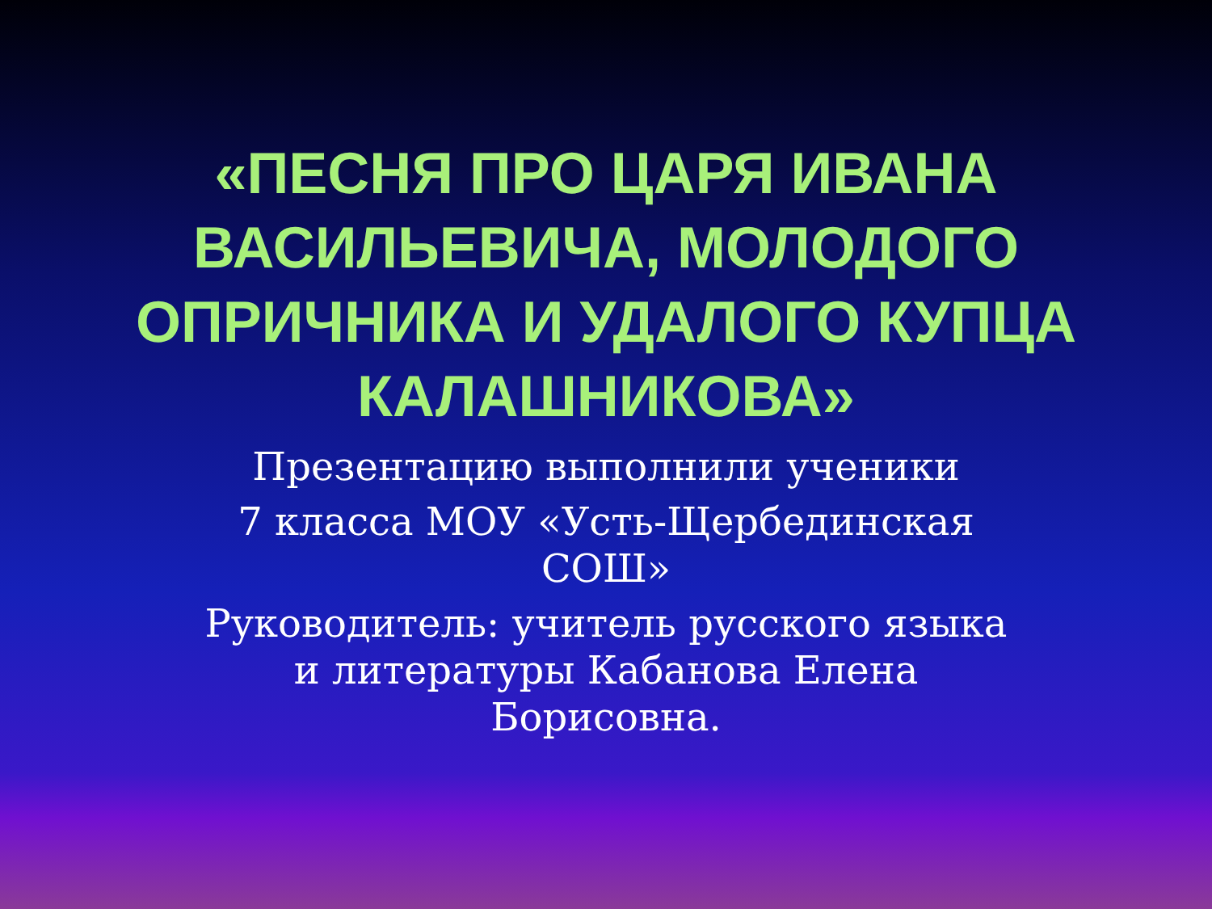«ПЕСНЯ ПРО ЦАРЯ ИВАНА
ВАСИЛЬЕВИЧА, МОЛОДОГО
ОПРИЧНИКА И УДАЛОГО КУПЦА
КАЛАШНИКОВА»
Презентацию выполнили ученики
7 класса МОУ «Усть-Щербединская
СОШ»
Руководитель: учитель русского языка
и литературы Кабанова Елена
Борисовна.